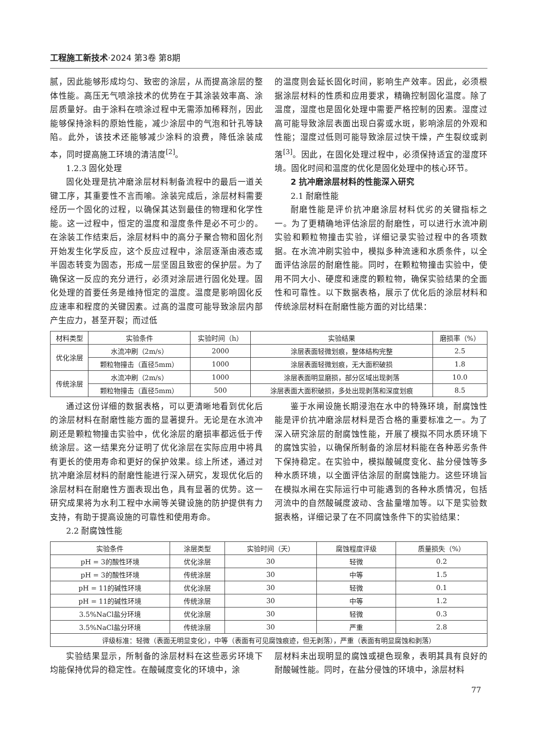工程施工新技术·2024 第3卷 第8期
腻，因此能够形成均匀、致密的涂层，从而提高涂层的整体性能。高压无气喷涂技术的优势在于其涂装效率高、涂层质量好。由于涂料在喷涂过程中无需添加稀释剂，因此能够保持涂料的原始性能，减少涂层中的气泡和针孔等缺陷。此外，该技术还能够减少涂料的浪费，降低涂装成本，同时提高施工环境的清洁度<sup>[2]</sup>。
1.2.3 固化处理
固化处理是抗冲磨涂层材料制备流程中的最后一道关键工序，其重要性不言而喻。涂装完成后，涂层材料需要经历一个固化的过程，以确保其达到最佳的物理和化学性能。这一过程中，恒定的温度和湿度条件是必不可少的。在涂装工作结束后，涂层材料中的高分子聚合物和固化剂开始发生化学反应，这个反应过程中，涂层逐渐由液态或半固态转变为固态，形成一层坚固且致密的保护层。为了确保这一反应的充分进行，必须对涂层进行固化处理。固化处理的首要任务是维持恒定的温度。温度是影响固化反应速率和程度的关键因素。过高的温度可能导致涂层内部产生应力，甚至开裂；而过低
的温度则会延长固化时间，影响生产效率。因此，必须根据涂层材料的性质和应用要求，精确控制固化温度。除了温度，湿度也是固化处理中需要严格控制的因素。湿度过高可能导致涂层表面出现白雾或水斑，影响涂层的外观和性能；湿度过低则可能导致涂层过快干燥，产生裂纹或剥落<sup>[3]</sup>。因此，在固化处理过程中，必须保持适宜的湿度环境。固化时间和温度的优化是固化处理中的核心环节。
2 抗冲磨涂层材料的性能深入研究
2.1 耐磨性能
耐磨性能是评价抗冲磨涂层材料优劣的关键指标之一。为了更精确地评估涂层的耐磨性，可以进行水流冲刷实验和颗粒物撞击实验，详细记录实验过程中的各项数据。在水流冲刷实验中，模拟多种流速和水质条件，以全面评估涂层的耐磨性能。同时，在颗粒物撞击实验中，使用不同大小、硬度和速度的颗粒物，确保实验结果的全面性和可靠性。以下数据表格，展示了优化后的涂层材料和传统涂层材料在耐磨性能方面的对比结果：
| 材料类型 | 实验条件 | 实验时间（h） | 实验结果 | 磨损率（%） |
| --- | --- | --- | --- | --- |
| 优化涂层 | 水流冲刷（2m/s） | 2000 | 涂层表面轻微划痕，整体结构完整 | 2.5 |
| | 颗粒物撞击（直径5mm） | 1000 | 涂层表面轻微划痕，无大面积破损 | 1.8 |
| 传统涂层 | 水流冲刷（2m/s） | 1000 | 涂层表面明显磨损，部分区域出现剥落 | 10.0 |
| | 颗粒物撞击（直径5mm） | 500 | 涂层表面大面积破损，多处出现剥落和深度划痕 | 8.5 |
通过这份详细的数据表格，可以更清晰地看到优化后的涂层材料在耐磨性能方面的显著提升。无论是在水流冲刷还是颗粒物撞击实验中，优化涂层的磨损率都远低于传统涂层。这一结果充分证明了优化涂层在实际应用中将具有更长的使用寿命和更好的保护效果。综上所述，通过对抗冲磨涂层材料的耐磨性能进行深入研究，发现优化后的涂层材料在耐磨性方面表现出色，具有显著的优势。这一研究成果将为水利工程中水闸等关键设施的防护提供有力支持，有助于提高设施的可靠性和使用寿命。
2.2 耐腐蚀性能
鉴于水闸设施长期浸泡在水中的特殊环境，耐腐蚀性能是评价抗冲磨涂层材料是否合格的重要标准之一。为了深入研究涂层的耐腐蚀性能，开展了模拟不同水质环境下的腐蚀实验，以确保所制备的涂层材料能在各种恶劣条件下保持稳定。在实验中，模拟酸碱度变化、盐分侵蚀等多种水质环境，以全面评估涂层的耐腐蚀能力。这些环境旨在模拟水闸在实际运行中可能遇到的各种水质情况，包括河流中的自然酸碱度波动、含盐量增加等。以下是实验数据表格，详细记录了在不同腐蚀条件下的实验结果：
| 实验条件 | 涂层类型 | 实验时间（天） | 腐蚀程度评级 | 质量损失（%） |
| --- | --- | --- | --- | --- |
| pH = 3的酸性环境 | 优化涂层 | 30 | 轻微 | 0.2 |
| pH = 3的酸性环境 | 传统涂层 | 30 | 中等 | 1.5 |
| pH = 11的碱性环境 | 优化涂层 | 30 | 轻微 | 0.1 |
| pH = 11的碱性环境 | 传统涂层 | 30 | 中等 | 1.2 |
| 3.5%NaCl盐分环境 | 优化涂层 | 30 | 轻微 | 0.3 |
| 3.5%NaCl盐分环境 | 传统涂层 | 30 | 严重 | 2.8 |
| 评级标准：轻微（表面无明显变化），中等（表面有可见腐蚀痕迹，但无剥落），严重（表面有明显腐蚀和剥落） | | | | |
实验结果显示，所制备的涂层材料在这些恶劣环境下均能保持优异的稳定性。在酸碱度变化的环境中，涂
层材料未出现明显的腐蚀或褪色现象，表明其具有良好的耐酸碱性能。同时，在盐分侵蚀的环境中，涂层材料
77